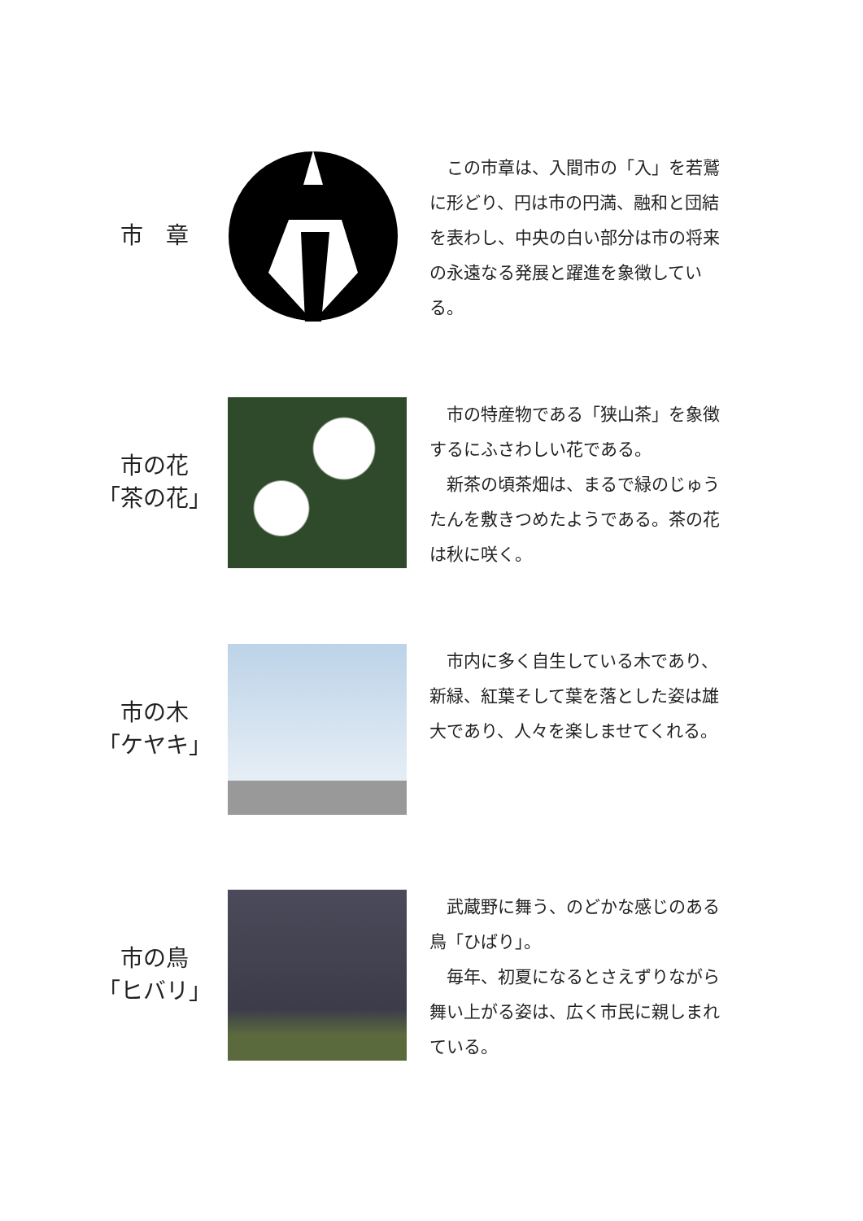市　章
　この市章は、入間市の「入」を若鷲に形どり、円は市の円満、融和と団結を表わし、中央の白い部分は市の将来の永遠なる発展と躍進を象徴している。
市の花
「茶の花」
　市の特産物である「狭山茶」を象徴するにふさわしい花である。
　新茶の頃茶畑は、まるで緑のじゅうたんを敷きつめたようである。茶の花は秋に咲く。
市の木
「ケヤキ」
　市内に多く自生している木であり、新緑、紅葉そして葉を落とした姿は雄大であり、人々を楽しませてくれる。
市の鳥
「ヒバリ」
　武蔵野に舞う、のどかな感じのある鳥「ひばり」。
　毎年、初夏になるとさえずりながら舞い上がる姿は、広く市民に親しまれている。